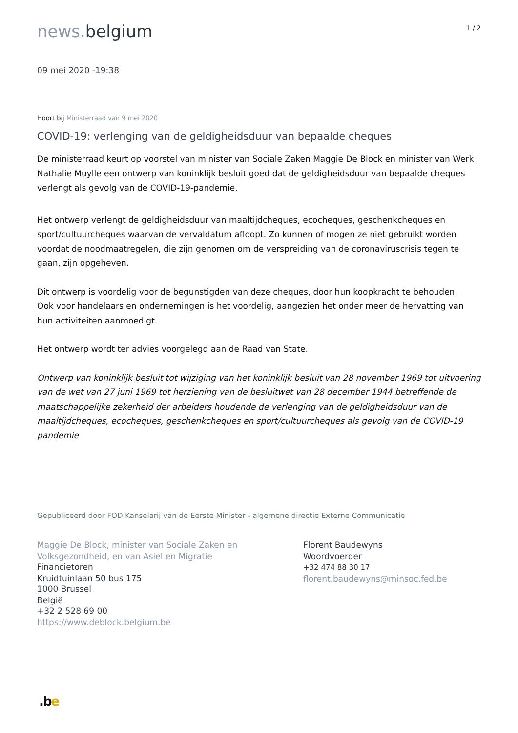news. belgium
1 / 2
09 mei 2020 -19:38
Hoort bij Ministerraad van 9 mei 2020
COVID-19: verlenging van de geldigheidsduur van bepaalde cheques
De ministerraad keurt op voorstel van minister van Sociale Zaken Maggie De Block en minister van Werk Nathalie Muylle een ontwerp van koninklijk besluit goed dat de geldigheidsduur van bepaalde cheques verlengt als gevolg van de COVID-19-pandemie.
Het ontwerp verlengt de geldigheidsduur van maaltijdcheques, ecocheques, geschenkcheques en sport/cultuurcheques waarvan de vervaldatum afloopt. Zo kunnen of mogen ze niet gebruikt worden voordat de noodmaatregelen, die zijn genomen om de verspreiding van de coronaviruscrisis tegen te gaan, zijn opgeheven.
Dit ontwerp is voordelig voor de begunstigden van deze cheques, door hun koopkracht te behouden.
Ook voor handelaars en ondernemingen is het voordelig, aangezien het onder meer de hervatting van hun activiteiten aanmoedigt.
Het ontwerp wordt ter advies voorgelegd aan de Raad van State.
Ontwerp van koninklijk besluit tot wijziging van het koninklijk besluit van 28 november 1969 tot uitvoering van de wet van 27 juni 1969 tot herziening van de besluitwet van 28 december 1944 betreffende de maatschappelijke zekerheid der arbeiders houdende de verlenging van de geldigheidsduur van de maaltijdcheques, ecocheques, geschenkcheques en sport/cultuurcheques als gevolg van de COVID-19 pandemie
Gepubliceerd door FOD Kanselarij van de Eerste Minister - algemene directie Externe Communicatie
Maggie De Block, minister van Sociale Zaken en
Volksgezondheid, en van Asiel en Migratie
Financietoren
Kruidtuinlaan 50 bus 175
1000 Brussel
België
+32 2 528 69 00
https://www.deblock.belgium.be
Florent Baudewyns
Woordvoerder
+32 474 88 30 17
florent.baudewyns@minsoc.fed.be
.be